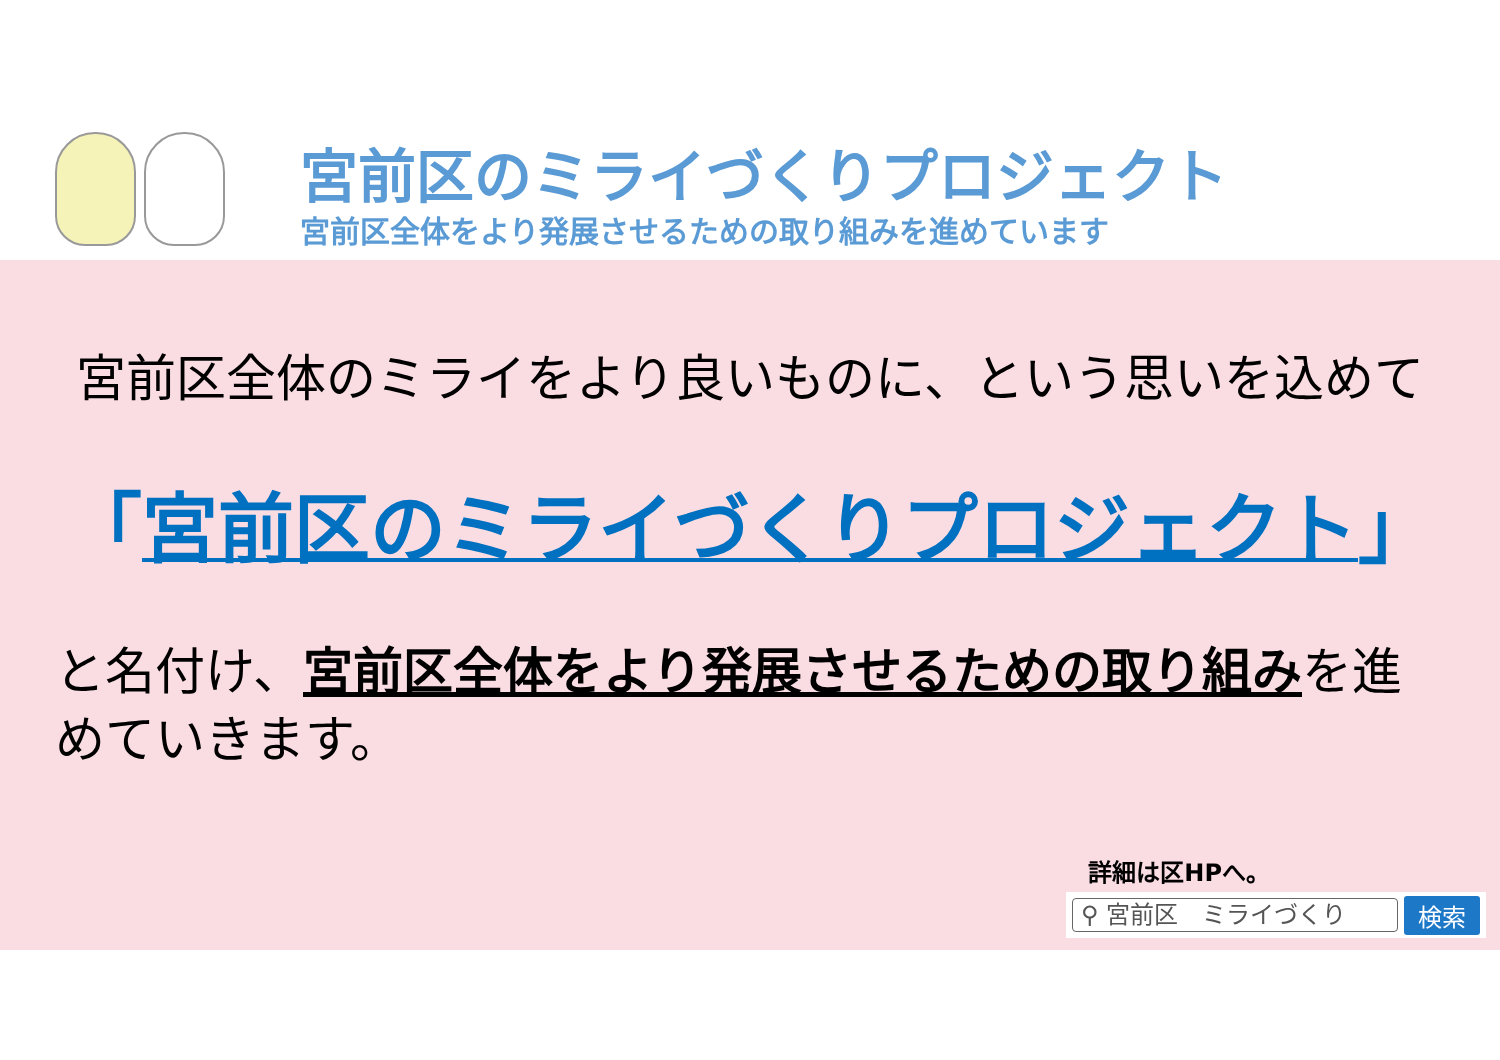宮前区のミライづくりプロジェクト
宮前区全体をより発展させるための取り組みを進めています
宮前区全体のミライをより良いものに、という思いを込めて
「宮前区のミライづくりプロジェクト」
と名付け、宮前区全体をより発展させるための取り組みを進めていきます。
詳細は区HPへ。
⚲ 宮前区　ミライづくり
検索